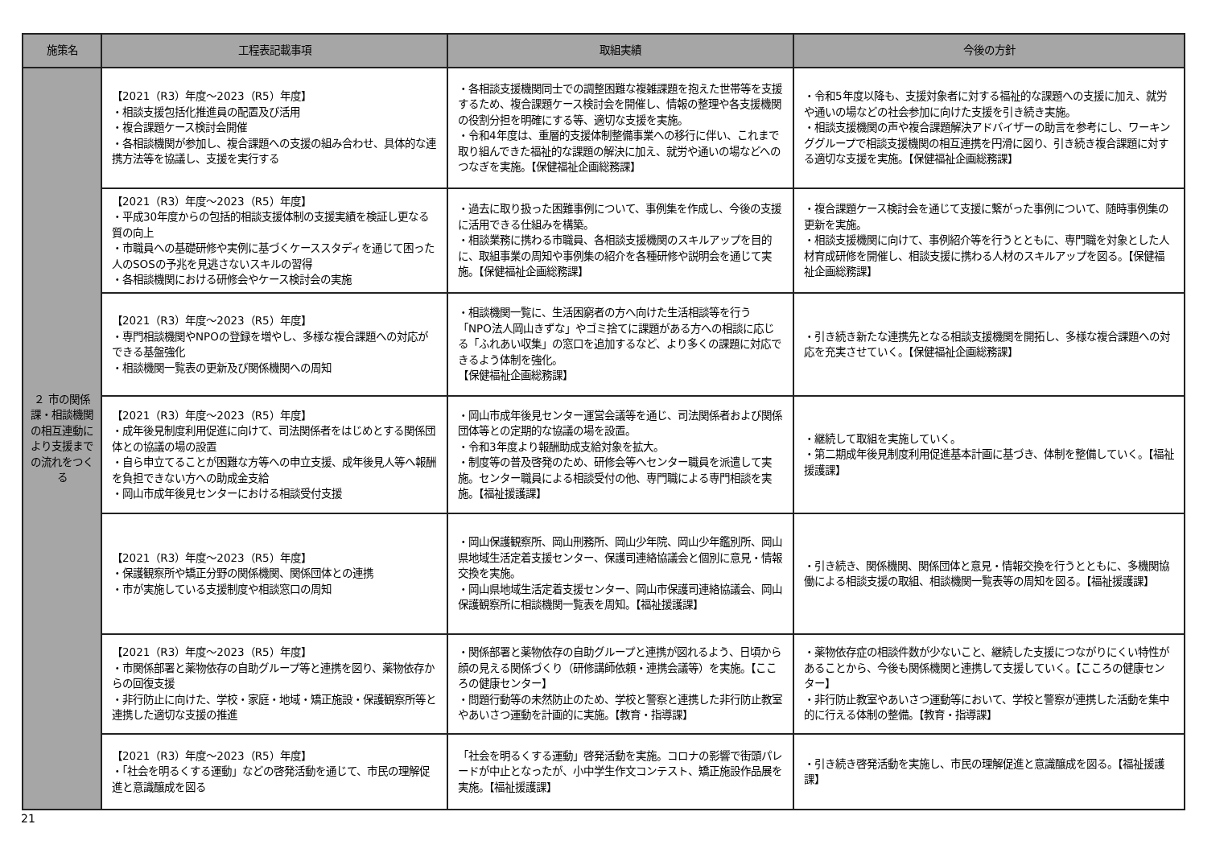| 施策名 | 工程表記載事項 | 取組実績 | 今後の方針 |
| --- | --- | --- | --- |
| ２ 市の関係課・相談機関の相互連動により支援までの流れをつくる | 【2021（R3）年度～2023（R5）年度】 ・相談支援包括化推進員の配置及び活用 ・複合課題ケース検討会開催 ・各相談機関が参加し、複合課題への支援の組み合わせ、具体的な連携方法等を協議し、支援を実行する | ・各相談支援機関同士での調整困難な複雑課題を抱えた世帯等を支援するため、複合課題ケース検討会を開催し、情報の整理や各支援機関の役割分担を明確にする等、適切な支援を実施。 ・令和4年度は、重層的支援体制整備事業への移行に伴い、これまで取り組んできた福祉的な課題の解決に加え、就労や通いの場などへのつなぎを実施。【保健福祉企画総務課】 | ・令和5年度以降も、支援対象者に対する福祉的な課題への支援に加え、就労や通いの場などの社会参加に向けた支援を引き続き実施。 ・相談支援機関の声や複合課題解決アドバイザーの助言を参考にし、ワーキンググループで相談支援機関の相互連携を円滑に図り、引き続き複合課題に対する適切な支援を実施。【保健福祉企画総務課】 |
| | 【2021（R3）年度～2023（R5）年度】 ・平成30年度からの包括的相談支援体制の支援実績を検証し更なる質の向上 ・市職員への基礎研修や実例に基づくケーススタディを通じて困った人のSOSの予兆を見逃さないスキルの習得 ・各相談機関における研修会やケース検討会の実施 | ・過去に取り扱った困難事例について、事例集を作成し、今後の支援に活用できる仕組みを構築。 ・相談業務に携わる市職員、各相談支援機関のスキルアップを目的に、取組事業の周知や事例集の紹介を各種研修や説明会を通じて実施。【保健福祉企画総務課】 | ・複合課題ケース検討会を通じて支援に繋がった事例について、随時事例集の更新を実施。 ・相談支援機関に向けて、事例紹介等を行うとともに、専門職を対象とした人材育成研修を開催し、相談支援に携わる人材のスキルアップを図る。【保健福祉企画総務課】 |
| | 【2021（R3）年度～2023（R5）年度】 ・専門相談機関やNPOの登録を増やし、多様な複合課題への対応ができる基盤強化 ・相談機関一覧表の更新及び関係機関への周知 | ・相談機関一覧に、生活困窮者の方へ向けた生活相談等を行う「NPO法人岡山きずな」やゴミ捨てに課題がある方への相談に応じる「ふれあい収集」の窓口を追加するなど、より多くの課題に対応できるよう体制を強化。 【保健福祉企画総務課】 | ・引き続き新たな連携先となる相談支援機関を開拓し、多様な複合課題への対応を充実させていく。【保健福祉企画総務課】 |
| | 【2021（R3）年度～2023（R5）年度】 ・成年後見制度利用促進に向けて、司法関係者をはじめとする関係団体との協議の場の設置 ・自ら申立てることが困難な方等への申立支援、成年後見人等へ報酬を負担できない方への助成金支給 ・岡山市成年後見センターにおける相談受付支援 | ・岡山市成年後見センター運営会議等を通じ、司法関係者および関係団体等との定期的な協議の場を設置。 ・令和3年度より報酬助成支給対象を拡大。 ・制度等の普及啓発のため、研修会等へセンター職員を派遣して実施。センター職員による相談受付の他、専門職による専門相談を実施。【福祉援護課】 | ・継続して取組を実施していく。 ・第二期成年後見制度利用促進基本計画に基づき、体制を整備していく。【福祉援護課】 |
| | 【2021（R3）年度～2023（R5）年度】 ・保護観察所や矯正分野の関係機関、関係団体との連携 ・市が実施している支援制度や相談窓口の周知 | ・岡山保護観察所、岡山刑務所、岡山少年院、岡山少年鑑別所、岡山県地域生活定着支援センター、保護司連絡協議会と個別に意見・情報交換を実施。 ・岡山県地域生活定着支援センター、岡山市保護司連絡協議会、岡山保護観察所に相談機関一覧表を周知。【福祉援護課】 | ・引き続き、関係機関、関係団体と意見・情報交換を行うとともに、多機関協働による相談支援の取組、相談機関一覧表等の周知を図る。【福祉援護課】 |
| | 【2021（R3）年度～2023（R5）年度】 ・市関係部署と薬物依存の自助グループ等と連携を図り、薬物依存からの回復支援 ・非行防止に向けた、学校・家庭・地域・矯正施設・保護観察所等と連携した適切な支援の推進 | ・関係部署と薬物依存の自助グループと連携が図れるよう、日頃から顔の見える関係づくり（研修講師依頼・連携会議等）を実施。【こころの健康センター】 ・問題行動等の未然防止のため、学校と警察と連携した非行防止教室やあいさつ運動を計画的に実施。【教育・指導課】 | ・薬物依存症の相談件数が少ないこと、継続した支援につながりにくい特性があることから、今後も関係機関と連携して支援していく。【こころの健康センター】 ・非行防止教室やあいさつ運動等において、学校と警察が連携した活動を集中的に行える体制の整備。【教育・指導課】 |
| | 【2021（R3）年度～2023（R5）年度】 ・「社会を明るくする運動」などの啓発活動を通じて、市民の理解促進と意識醸成を図る | 「社会を明るくする運動」啓発活動を実施。コロナの影響で街頭パレードが中止となったが、小中学生作文コンテスト、矯正施設作品展を実施。【福祉援護課】 | ・引き続き啓発活動を実施し、市民の理解促進と意識醸成を図る。【福祉援護課】 |
21